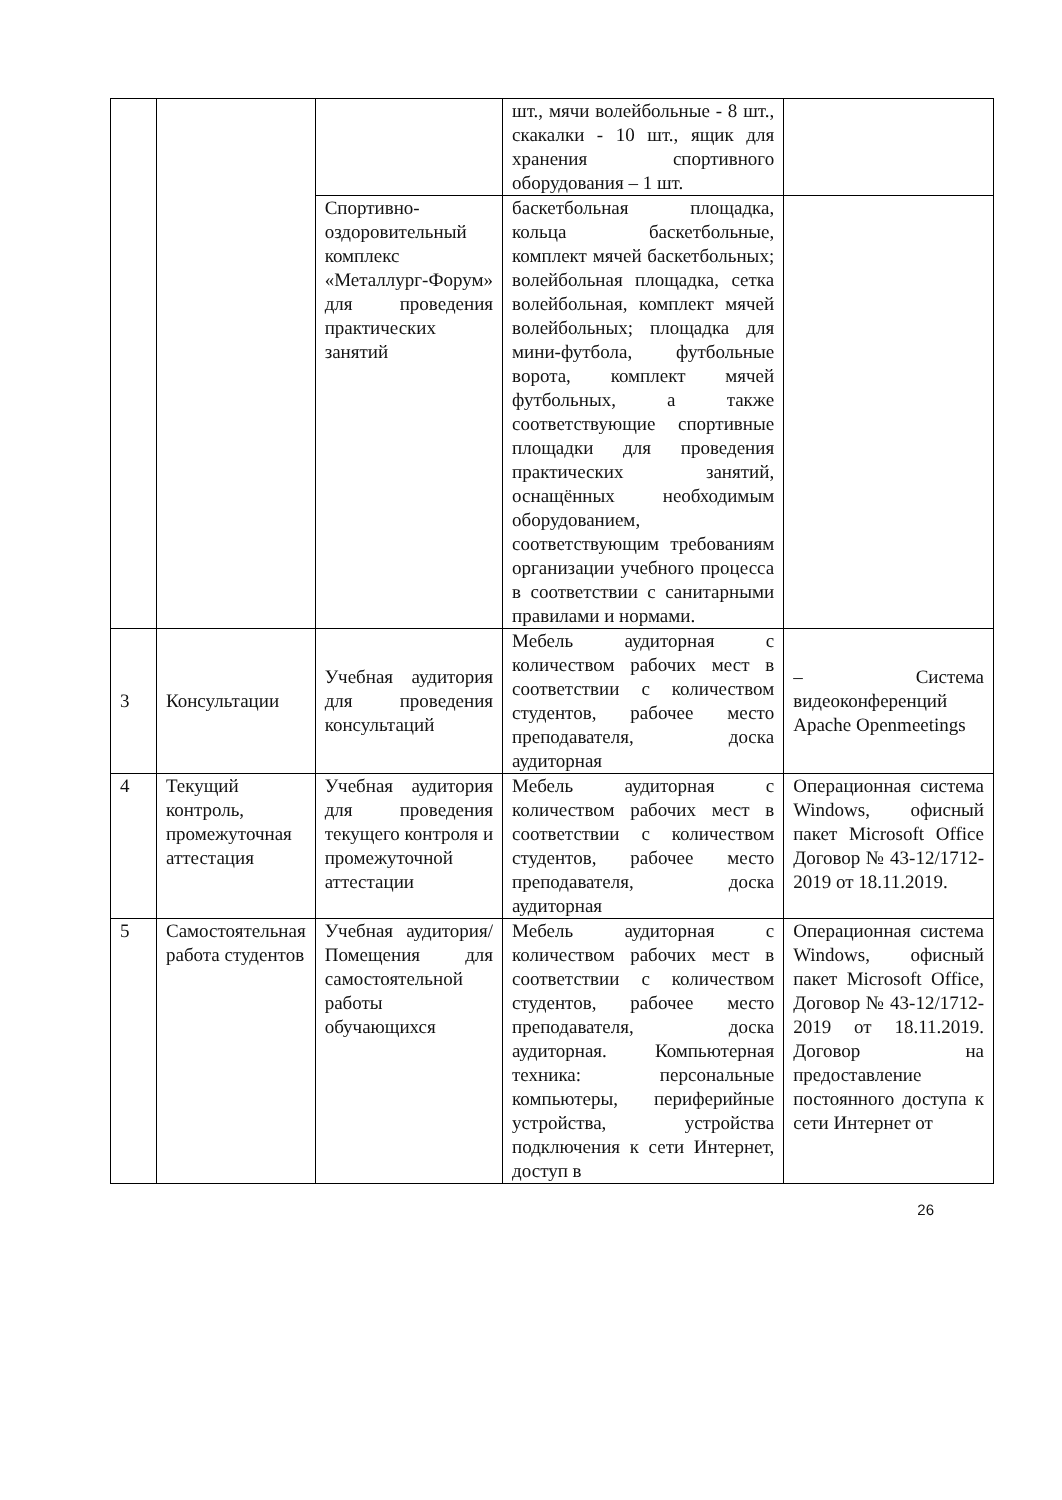| | | | шт., мячи волейбольные - 8 шт., скакалки - 10 шт., ящик для хранения спортивного оборудования – 1 шт. | |
| | | Спортивно-оздоровительный комплекс «Металлург-Форум» для проведения практических занятий | баскетбольная площадка, кольца баскетбольные, комплект мячей баскетбольных; волейбольная площадка, сетка волейбольная, комплект мячей волейбольных; площадка для мини-футбола, футбольные ворота, комплект мячей футбольных, а также соответствующие спортивные площадки для проведения практических занятий, оснащённых необходимым оборудованием, соответствующим требованиям организации учебного процесса в соответствии с санитарными правилами и нормами. | |
| 3 | Консультации | Учебная аудитория для проведения консультаций | Мебель аудиторная с количеством рабочих мест в соответствии с количеством студентов, рабочее место преподавателя, доска аудиторная | – Система видеоконференций Apache Openmeetings |
| 4 | Текущий контроль, промежуточная аттестация | Учебная аудитория для проведения текущего контроля и промежуточной аттестации | Мебель аудиторная с количеством рабочих мест в соответствии с количеством студентов, рабочее место преподавателя, доска аудиторная | Операционная система Windows, офисный пакет Microsoft Office Договор № 43-12/1712-2019 от 18.11.2019. |
| 5 | Самостоятельная работа студентов | Учебная аудитория/ Помещения для самостоятельной работы обучающихся | Мебель аудиторная с количеством рабочих мест в соответствии с количеством студентов, рабочее место преподавателя, доска аудиторная. Компьютерная техника: персональные компьютеры, периферийные устройства, устройства подключения к сети Интернет, доступ в | Операционная система Windows, офисный пакет Microsoft Office, Договор № 43-12/1712-2019 от 18.11.2019. Договор на предоставление постоянного доступа к сети Интернет от |
26